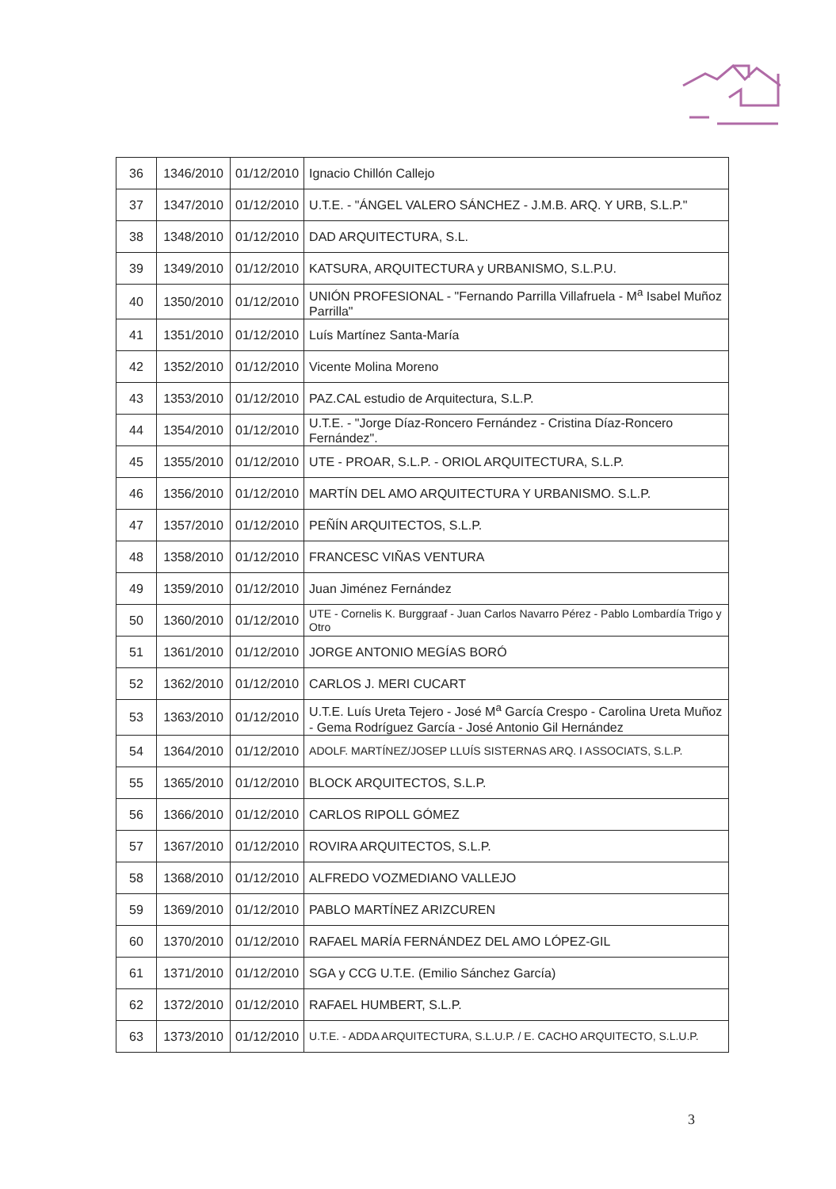| 36 | 1346/2010 | 01/12/2010 | Ignacio Chillón Callejo |
| 37 | 1347/2010 | 01/12/2010 | U.T.E. - "ÁNGEL VALERO SÁNCHEZ - J.M.B. ARQ. Y URB, S.L.P." |
| 38 | 1348/2010 | 01/12/2010 | DAD ARQUITECTURA, S.L. |
| 39 | 1349/2010 | 01/12/2010 | KATSURA, ARQUITECTURA y URBANISMO, S.L.P.U. |
| 40 | 1350/2010 | 01/12/2010 | UNIÓN PROFESIONAL - "Fernando Parrilla Villafruela - M<sup>a</sup> Isabel Muñoz Parrilla" |
| 41 | 1351/2010 | 01/12/2010 | Luís Martínez Santa-María |
| 42 | 1352/2010 | 01/12/2010 | Vicente Molina Moreno |
| 43 | 1353/2010 | 01/12/2010 | PAZ.CAL estudio de Arquitectura, S.L.P. |
| 44 | 1354/2010 | 01/12/2010 | U.T.E. - "Jorge Díaz-Roncero Fernández - Cristina Díaz-Roncero Fernández". |
| 45 | 1355/2010 | 01/12/2010 | UTE - PROAR, S.L.P. - ORIOL ARQUITECTURA, S.L.P. |
| 46 | 1356/2010 | 01/12/2010 | MARTÍN DEL AMO ARQUITECTURA Y URBANISMO. S.L.P. |
| 47 | 1357/2010 | 01/12/2010 | PEÑÍN ARQUITECTOS, S.L.P. |
| 48 | 1358/2010 | 01/12/2010 | FRANCESC VIÑAS VENTURA |
| 49 | 1359/2010 | 01/12/2010 | Juan Jiménez Fernández |
| 50 | 1360/2010 | 01/12/2010 | UTE - Cornelis K. Burggraaf - Juan Carlos Navarro Pérez - Pablo Lombardía Trigo y Otro |
| 51 | 1361/2010 | 01/12/2010 | JORGE ANTONIO MEGÍAS BORÓ |
| 52 | 1362/2010 | 01/12/2010 | CARLOS J. MERI CUCART |
| 53 | 1363/2010 | 01/12/2010 | U.T.E. Luís Ureta Tejero - José M<sup>a</sup> García Crespo - Carolina Ureta Muñoz - Gema Rodríguez García - José Antonio Gil Hernández |
| 54 | 1364/2010 | 01/12/2010 | ADOLF. MARTÍNEZ/JOSEP LLUÍS SISTERNAS ARQ. I ASSOCIATS, S.L.P. |
| 55 | 1365/2010 | 01/12/2010 | BLOCK ARQUITECTOS, S.L.P. |
| 56 | 1366/2010 | 01/12/2010 | CARLOS RIPOLL GÓMEZ |
| 57 | 1367/2010 | 01/12/2010 | ROVIRA ARQUITECTOS, S.L.P. |
| 58 | 1368/2010 | 01/12/2010 | ALFREDO VOZMEDIANO VALLEJO |
| 59 | 1369/2010 | 01/12/2010 | PABLO MARTÍNEZ ARIZCUREN |
| 60 | 1370/2010 | 01/12/2010 | RAFAEL MARÍA FERNÁNDEZ DEL AMO LÓPEZ-GIL |
| 61 | 1371/2010 | 01/12/2010 | SGA y CCG U.T.E. (Emilio Sánchez García) |
| 62 | 1372/2010 | 01/12/2010 | RAFAEL HUMBERT, S.L.P. |
| 63 | 1373/2010 | 01/12/2010 | U.T.E. - ADDA ARQUITECTURA, S.L.U.P. / E. CACHO ARQUITECTO, S.L.U.P. |
3